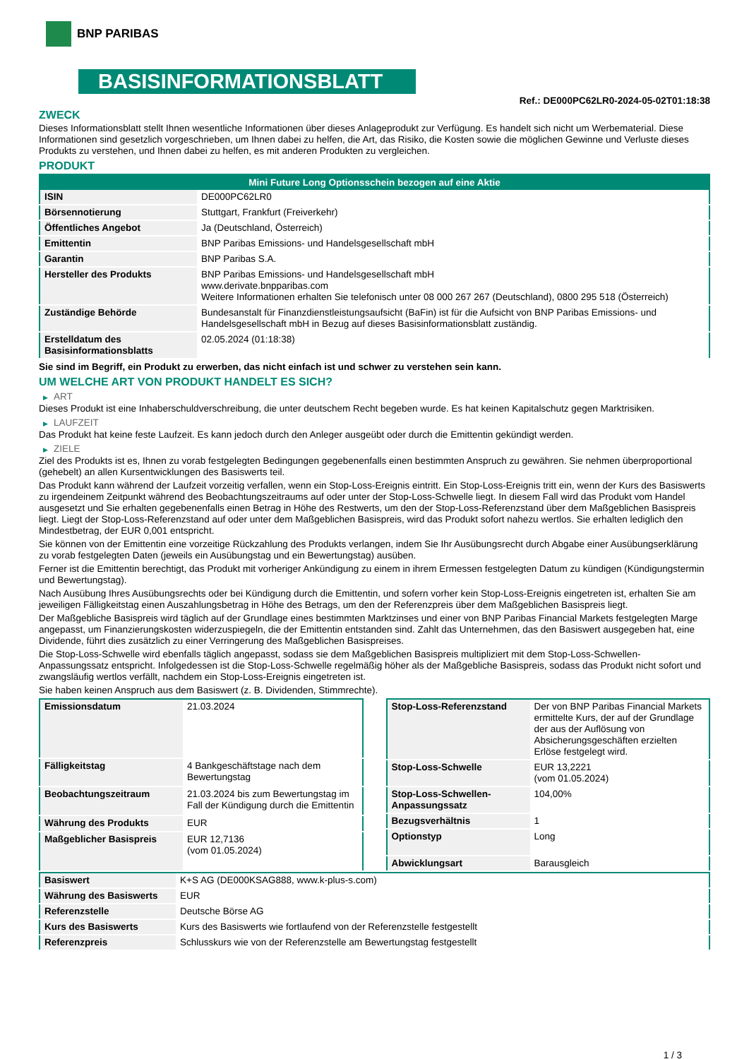BNP PARIBAS
BASISINFORMATIONSBLATT
Ref.: DE000PC62LR0-2024-05-02T01:18:38
ZWECK
Dieses Informationsblatt stellt Ihnen wesentliche Informationen über dieses Anlageprodukt zur Verfügung. Es handelt sich nicht um Werbematerial. Diese Informationen sind gesetzlich vorgeschrieben, um Ihnen dabei zu helfen, die Art, das Risiko, die Kosten sowie die möglichen Gewinne und Verluste dieses Produkts zu verstehen, und Ihnen dabei zu helfen, es mit anderen Produkten zu vergleichen.
PRODUKT
| Mini Future Long Optionsschein bezogen auf eine Aktie | |
| --- | --- |
| ISIN | DE000PC62LR0 |
| Börsennotierung | Stuttgart, Frankfurt (Freiverkehr) |
| Öffentliches Angebot | Ja (Deutschland, Österreich) |
| Emittentin | BNP Paribas Emissions- und Handelsgesellschaft mbH |
| Garantin | BNP Paribas S.A. |
| Hersteller des Produkts | BNP Paribas Emissions- und Handelsgesellschaft mbH www.derivate.bnpparibas.com Weitere Informationen erhalten Sie telefonisch unter 08 000 267 267 (Deutschland), 0800 295 518 (Österreich) |
| Zuständige Behörde | Bundesanstalt für Finanzdienstleistungsaufsicht (BaFin) ist für die Aufsicht von BNP Paribas Emissions- und Handelsgesellschaft mbH in Bezug auf dieses Basisinformationsblatt zuständig. |
| Erstelldatum des Basisinformationsblatts | 02.05.2024 (01:18:38) |
Sie sind im Begriff, ein Produkt zu erwerben, das nicht einfach ist und schwer zu verstehen sein kann.
UM WELCHE ART VON PRODUKT HANDELT ES SICH?
▶ ART
Dieses Produkt ist eine Inhaberschuldverschreibung, die unter deutschem Recht begeben wurde. Es hat keinen Kapitalschutz gegen Marktrisiken.
▶ LAUFZEIT
Das Produkt hat keine feste Laufzeit. Es kann jedoch durch den Anleger ausgeübt oder durch die Emittentin gekündigt werden.
▶ ZIELE
Ziel des Produkts ist es, Ihnen zu vorab festgelegten Bedingungen gegebenenfalls einen bestimmten Anspruch zu gewähren. Sie nehmen überproportional (gehebelt) an allen Kursentwicklungen des Basiswerts teil.
Das Produkt kann während der Laufzeit vorzeitig verfallen, wenn ein Stop-Loss-Ereignis eintritt. Ein Stop-Loss-Ereignis tritt ein, wenn der Kurs des Basiswerts zu irgendeinem Zeitpunkt während des Beobachtungszeitraums auf oder unter der Stop-Loss-Schwelle liegt. In diesem Fall wird das Produkt vom Handel ausgesetzt und Sie erhalten gegebenenfalls einen Betrag in Höhe des Restwerts, um den der Stop-Loss-Referenzstand über dem Maßgeblichen Basispreis liegt. Liegt der Stop-Loss-Referenzstand auf oder unter dem Maßgeblichen Basispreis, wird das Produkt sofort nahezu wertlos. Sie erhalten lediglich den Mindestbetrag, der EUR 0,001 entspricht.
Sie können von der Emittentin eine vorzeitige Rückzahlung des Produkts verlangen, indem Sie Ihr Ausübungsrecht durch Abgabe einer Ausübungserklärung zu vorab festgelegten Daten (jeweils ein Ausübungstag und ein Bewertungstag) ausüben.
Ferner ist die Emittentin berechtigt, das Produkt mit vorheriger Ankündigung zu einem in ihrem Ermessen festgelegten Datum zu kündigen (Kündigungstermin und Bewertungstag).
Nach Ausübung Ihres Ausübungsrechts oder bei Kündigung durch die Emittentin, und sofern vorher kein Stop-Loss-Ereignis eingetreten ist, erhalten Sie am jeweiligen Fälligkeitstag einen Auszahlungsbetrag in Höhe des Betrags, um den der Referenzpreis über dem Maßgeblichen Basispreis liegt.
Der Maßgebliche Basispreis wird täglich auf der Grundlage eines bestimmten Marktzinses und einer von BNP Paribas Financial Markets festgelegten Marge angepasst, um Finanzierungskosten widerzuspiegeln, die der Emittentin entstanden sind. Zahlt das Unternehmen, das den Basiswert ausgegeben hat, eine Dividende, führt dies zusätzlich zu einer Verringerung des Maßgeblichen Basispreises.
Die Stop-Loss-Schwelle wird ebenfalls täglich angepasst, sodass sie dem Maßgeblichen Basispreis multipliziert mit dem Stop-Loss-Schwellen-Anpassungssatz entspricht. Infolgedessen ist die Stop-Loss-Schwelle regelmäßig höher als der Maßgebliche Basispreis, sodass das Produkt nicht sofort und zwangsläufig wertlos verfällt, nachdem ein Stop-Loss-Ereignis eingetreten ist.
Sie haben keinen Anspruch aus dem Basiswert (z. B. Dividenden, Stimmrechte).
| Emissionsdatum | 21.03.2024 |
| Fälligkeitstag | 4 Bankgeschäftstage nach dem Bewertungstag |
| Beobachtungszeitraum | 21.03.2024 bis zum Bewertungstag im Fall der Kündigung durch die Emittentin |
| Währung des Produkts | EUR |
| Maßgeblicher Basispreis | EUR 12,7136 (vom 01.05.2024) |
| Stop-Loss-Referenzstand | Der von BNP Paribas Financial Markets ermittelte Kurs, der auf der Grundlage der aus der Auflösung von Absicherungsgeschäften erzielten Erlöse festgelegt wird. |
| Stop-Loss-Schwelle | EUR 13,2221 (vom 01.05.2024) |
| Stop-Loss-Schwellen-Anpassungssatz | 104,00% |
| Bezugsverhältnis | 1 |
| Optionstyp | Long |
| Abwicklungsart | Barausgleich |
| Basiswert | K+S AG (DE000KSAG888, www.k-plus-s.com) |
| Währung des Basiswerts | EUR |
| Referenzstelle | Deutsche Börse AG |
| Kurs des Basiswerts | Kurs des Basiswerts wie fortlaufend von der Referenzstelle festgestellt |
| Referenzpreis | Schlusskurs wie von der Referenzstelle am Bewertungstag festgestellt |
1 / 3